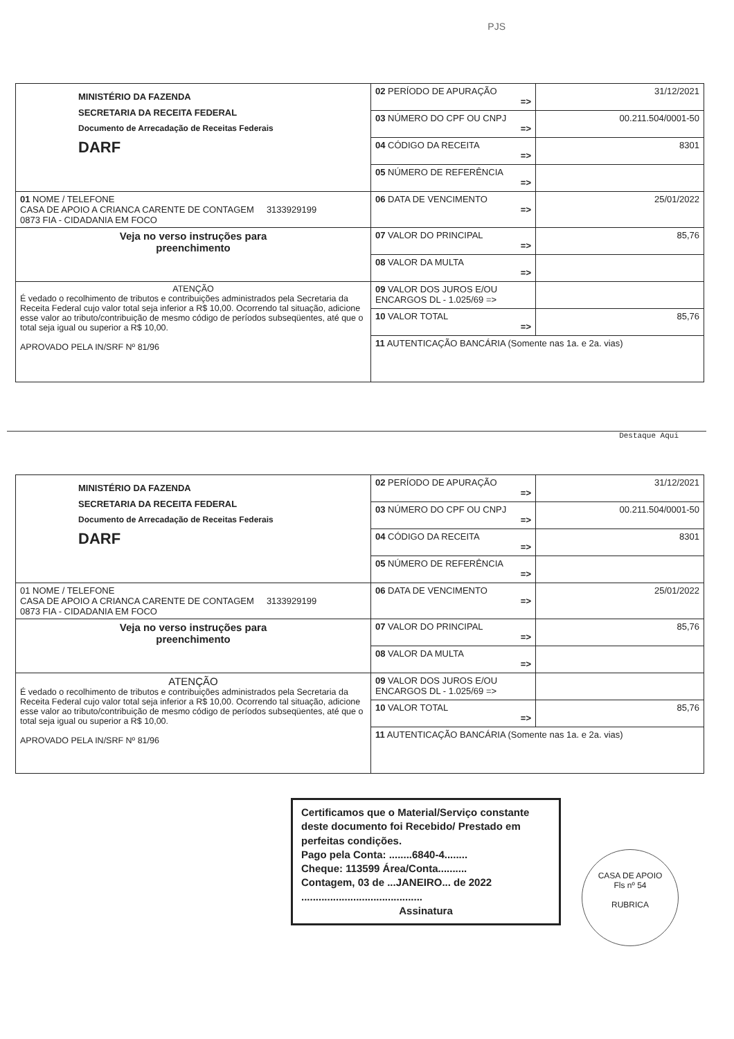PJS
| MINISTÉRIO DA FAZENDA SECRETARIA DA RECEITA FEDERAL Documento de Arrecadação de Receitas Federais DARF | 02 PERÍODO DE APURAÇÃO => | 31/12/2021 |
| | 03 NÚMERO DO CPF OU CNPJ => | 00.211.504/0001-50 |
| | 04 CÓDIGO DA RECEITA => | 8301 |
| | 05 NÚMERO DE REFERÊNCIA => | |
| 01 NOME / TELEFONE CASA DE APOIO A CRIANCA CARENTE DE CONTAGEM 3133929199 0873 FIA - CIDADANIA EM FOCO | 06 DATA DE VENCIMENTO => | 25/01/2022 |
| Veja no verso instruções para preenchimento | 07 VALOR DO PRINCIPAL => | 85,76 |
| | 08 VALOR DA MULTA => | |
| ATENÇÃO É vedado o recolhimento de tributos e contribuições administrados pela Secretaria da Receita Federal cujo valor total seja inferior a R$ 10,00. Ocorrendo tal situação, adicione esse valor ao tributo/contribuição de mesmo código de períodos subseqüentes, até que o total seja igual ou superior a R$ 10,00. APROVADO PELA IN/SRF Nº 81/96 | 09 VALOR DOS JUROS E/OU ENCARGOS DL - 1.025/69 => | |
| | 10 VALOR TOTAL => | 85,76 |
| | 11 AUTENTICAÇÃO BANCÁRIA (Somente nas 1a. e 2a. vias) | |
Destaque Aqui
| MINISTÉRIO DA FAZENDA SECRETARIA DA RECEITA FEDERAL Documento de Arrecadação de Receitas Federais DARF | 02 PERÍODO DE APURAÇÃO => | 31/12/2021 |
| | 03 NÚMERO DO CPF OU CNPJ => | 00.211.504/0001-50 |
| | 04 CÓDIGO DA RECEITA => | 8301 |
| | 05 NÚMERO DE REFERÊNCIA => | |
| 01 NOME / TELEFONE CASA DE APOIO A CRIANCA CARENTE DE CONTAGEM 3133929199 0873 FIA - CIDADANIA EM FOCO | 06 DATA DE VENCIMENTO => | 25/01/2022 |
| Veja no verso instruções para preenchimento | 07 VALOR DO PRINCIPAL => | 85,76 |
| | 08 VALOR DA MULTA => | |
| ATENÇÃO É vedado o recolhimento de tributos e contribuições administrados pela Secretaria da Receita Federal cujo valor total seja inferior a R$ 10,00. Ocorrendo tal situação, adicione esse valor ao tributo/contribuição de mesmo código de períodos subseqüentes, até que o total seja igual ou superior a R$ 10,00. APROVADO PELA IN/SRF Nº 81/96 | 09 VALOR DOS JUROS E/OU ENCARGOS DL - 1.025/69 => | |
| | 10 VALOR TOTAL => | 85,76 |
| | 11 AUTENTICAÇÃO BANCÁRIA (Somente nas 1a. e 2a. vias) | |
Certificamos que o Material/Serviço constante deste documento foi Recebido/ Prestado em perfeitas condições.
Pago pela Conta: ........6840-4........
Cheque: 113599 Área/Conta..........
Contagem, 03 de ...JANEIRO... de 2022
..........................................
Assinatura
CASA DE APOIO
Fls nº 54
RUBRICA